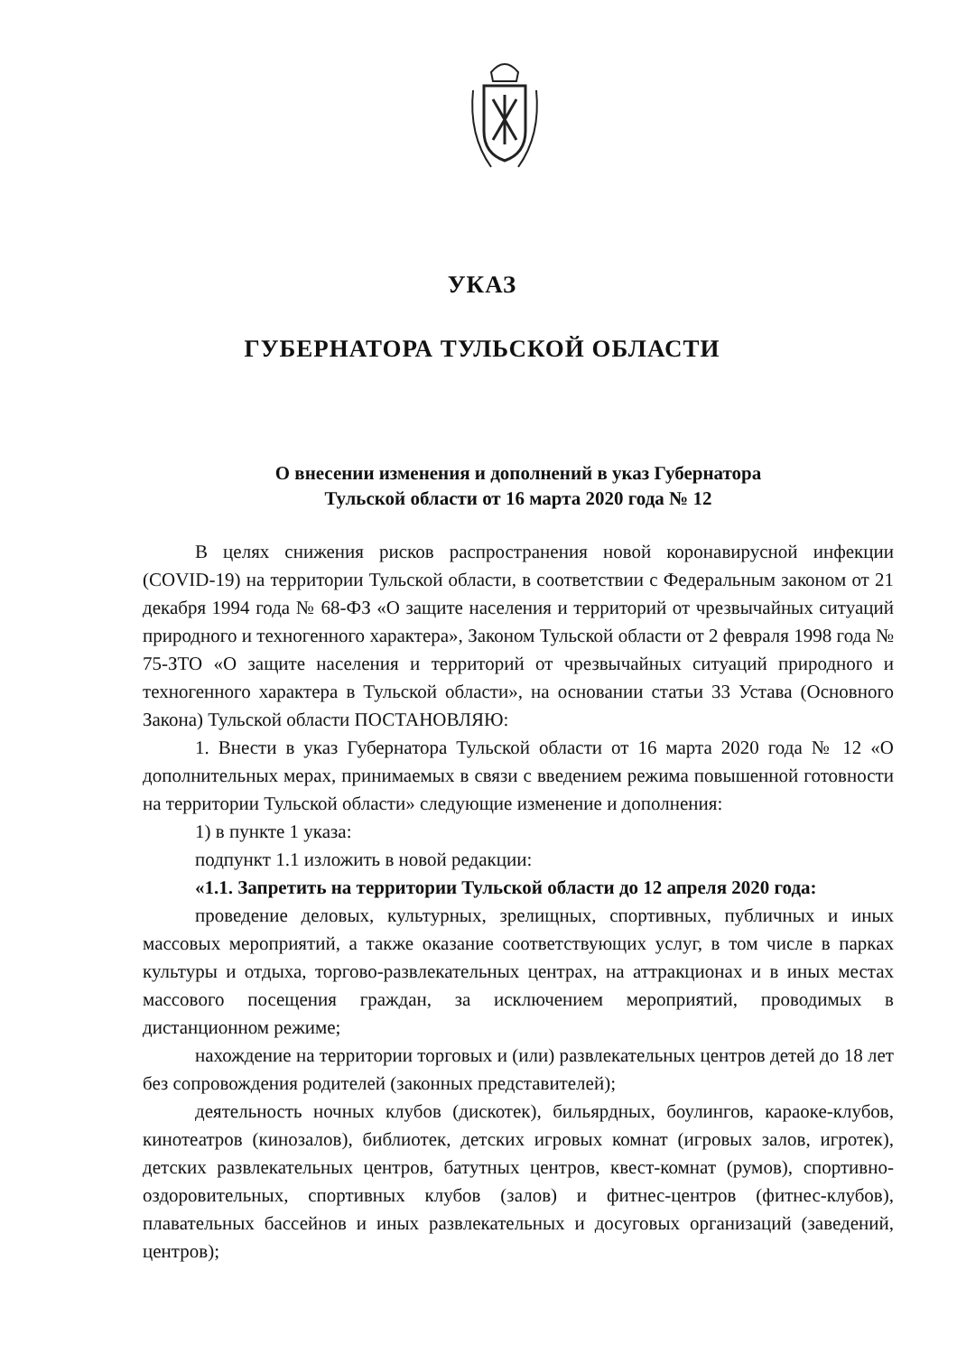УКАЗ
ГУБЕРНАТОРА ТУЛЬСКОЙ ОБЛАСТИ
О внесении изменения и дополнений в указ Губернатора
Тульской области от 16 марта 2020 года № 12
В целях снижения рисков распространения новой коронавирусной инфекции (COVID-19) на территории Тульской области, в соответствии с Федеральным законом от 21 декабря 1994 года № 68-ФЗ «О защите населения и территорий от чрезвычайных ситуаций природного и техногенного характера», Законом Тульской области от 2 февраля 1998 года № 75-ЗТО «О защите населения и территорий от чрезвычайных ситуаций природного и техногенного характера в Тульской области», на основании статьи 33 Устава (Основного Закона) Тульской области ПОСТАНОВЛЯЮ:
1. Внести в указ Губернатора Тульской области от 16 марта 2020 года № 12 «О дополнительных мерах, принимаемых в связи с введением режима повышенной готовности на территории Тульской области» следующие изменение и дополнения:
1) в пункте 1 указа:
подпункт 1.1 изложить в новой редакции:
«1.1. Запретить на территории Тульской области до 12 апреля 2020 года:
проведение деловых, культурных, зрелищных, спортивных, публичных и иных массовых мероприятий, а также оказание соответствующих услуг, в том числе в парках культуры и отдыха, торгово-развлекательных центрах, на аттракционах и в иных местах массового посещения граждан, за исключением мероприятий, проводимых в дистанционном режиме;
нахождение на территории торговых и (или) развлекательных центров детей до 18 лет без сопровождения родителей (законных представителей);
деятельность ночных клубов (дискотек), бильярдных, боулингов, караоке-клубов, кинотеатров (кинозалов), библиотек, детских игровых комнат (игровых залов, игротек), детских развлекательных центров, батутных центров, квест-комнат (румов), спортивно-оздоровительных, спортивных клубов (залов) и фитнес-центров (фитнес-клубов), плавательных бассейнов и иных развлекательных и досуговых организаций (заведений, центров);